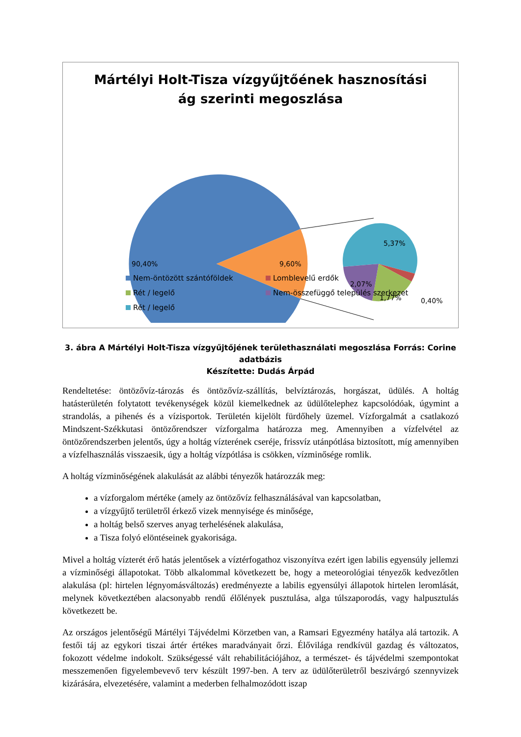Mártélyi Holt-Tisza vízgyűjtőének hasznosítási
ág szerinti megoszlása
90,40%
9,60%
5,37%
2,07%
1,77%
0,40%
Nem-öntözött szántóföldek
Lomblevelű erdők
Rét / legelő
Nem-összefüggő település szerkezet
Rét / legelő
3. ábra A Mártélyi Holt-Tisza vízgyűjtőjének területhasználati megoszlása Forrás: Corine adatbázis
Készítette: Dudás Árpád
Rendeltetése: öntözővíz-tározás és öntözővíz-szállítás, belvíztározás, horgászat, üdülés. A holtág hatásterületén folytatott tevékenységek közül kiemelkednek az üdülőtelephez kapcsolódóak, úgymint a strandolás, a pihenés és a vízisportok. Területén kijelölt fürdőhely üzemel. Vízforgalmát a csatlakozó Mindszent-Székkutasi öntözőrendszer vízforgalma határozza meg. Amennyiben a vízfelvétel az öntözőrendszerben jelentős, úgy a holtág vízterének cseréje, frissvíz utánpótlása biztosított, míg amennyiben a vízfelhasználás visszaesik, úgy a holtág vízpótlása is csökken, vízminősége romlik.
A holtág vízminőségének alakulását az alábbi tényezők határozzák meg:
a vízforgalom mértéke (amely az öntözővíz felhasználásával van kapcsolatban,
a vízgyűjtő területről érkező vizek mennyisége és minősége,
a holtág belső szerves anyag terhelésének alakulása,
a Tisza folyó elöntéseinek gyakorisága.
Mivel a holtág vízterét érő hatás jelentősek a víztérfogathoz viszonyítva ezért igen labilis egyensúly jellemzi a vízminőségi állapotokat. Több alkalommal következett be, hogy a meteorológiai tényezők kedvezőtlen alakulása (pl: hirtelen légnyomásváltozás) eredményezte a labilis egyensúlyi állapotok hirtelen leromlását, melynek következtében alacsonyabb rendű élőlények pusztulása, alga túlszaporodás, vagy halpusztulás következett be.
Az országos jelentőségű Mártélyi Tájvédelmi Körzetben van, a Ramsari Egyezmény hatálya alá tartozik. A festői táj az egykori tiszai ártér értékes maradványait őrzi. Élővilága rendkívül gazdag és változatos, fokozott védelme indokolt. Szükségessé vált rehabilitációjához, a természet- és tájvédelmi szempontokat messzemenően figyelembevevő terv készült 1997-ben. A terv az üdülőterületről beszivárgó szennyvizek kizárására, elvezetésére, valamint a mederben felhalmozódott iszap